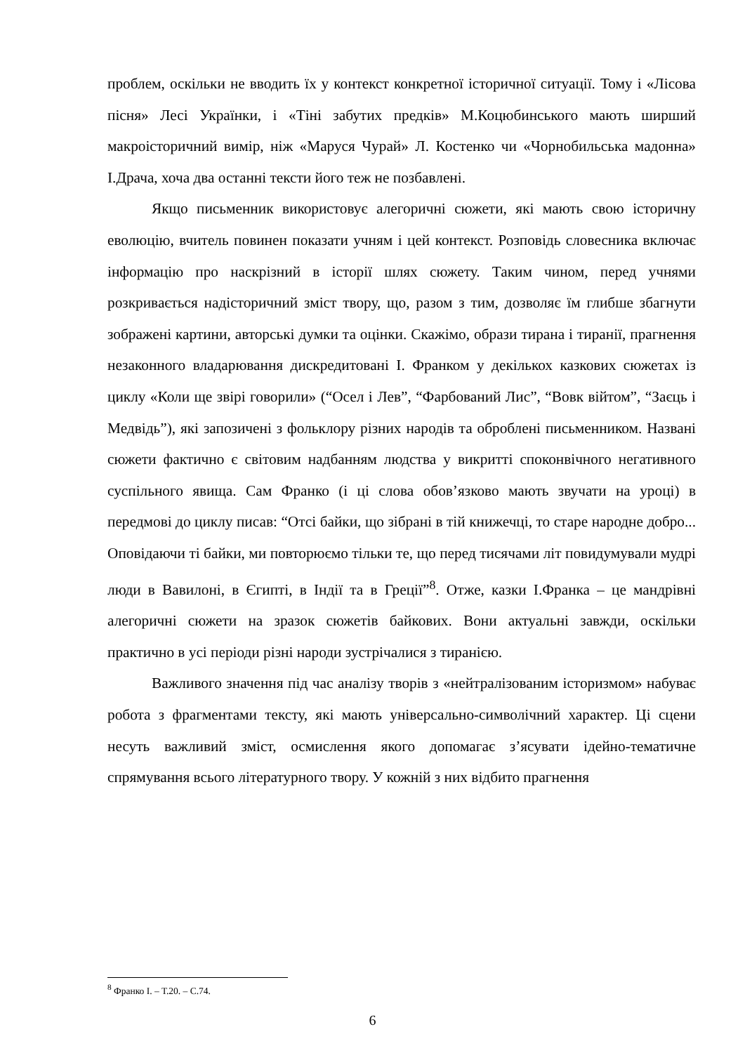проблем, оскільки не вводить їх у контекст конкретної історичної ситуації. Тому і «Лісова пісня» Лесі Українки, і «Тіні забутих предків» М.Коцюбинського мають ширший макроісторичний вимір, ніж «Маруся Чурай» Л. Костенко чи «Чорнобильська мадонна» І.Драча, хоча два останні тексти його теж не позбавлені.
Якщо письменник використовує алегоричні сюжети, які мають свою історичну еволюцію, вчитель повинен показати учням і цей контекст. Розповідь словесника включає інформацію про наскрізний в історії шлях сюжету. Таким чином, перед учнями розкривається надісторичний зміст твору, що, разом з тим, дозволяє їм глибше збагнути зображені картини, авторські думки та оцінки. Скажімо, образи тирана і тиранії, прагнення незаконного владарювання дискредитовані І. Франком у декількох казкових сюжетах із циклу «Коли ще звірі говорили» (“Осел і Лев”, “Фарбований Лис”, “Вовк війтом”, “Заєць і Медвідь”), які запозичені з фольклору різних народів та оброблені письменником. Названі сюжети фактично є світовим надбанням людства у викритті споконвічного негативного суспільного явища. Сам Франко (і ці слова обов’язково мають звучати на уроці) в передмові до циклу писав: “Отсі байки, що зібрані в тій книжечці, то старе народне добро... Оповідаючи ті байки, ми повторюємо тільки те, що перед тисячами літ повидумували мудрі люди в Вавилоні, в Єгипті, в Індії та в Греції”<sup>8</sup>. Отже, казки І.Франка – це мандрівні алегоричні сюжети на зразок сюжетів байкових. Вони актуальні завжди, оскільки практично в усі періоди різні народи зустрічалися з тиранією.
Важливого значення під час аналізу творів з «нейтралізованим історизмом» набуває робота з фрагментами тексту, які мають універсально-символічний характер. Ці сцени несуть важливий зміст, осмислення якого допомагає з’ясувати ідейно-тематичне спрямування всього літературного твору. У кожній з них відбито прагнення
<sup>8</sup> Франко І. – Т.20. – С.74.
6